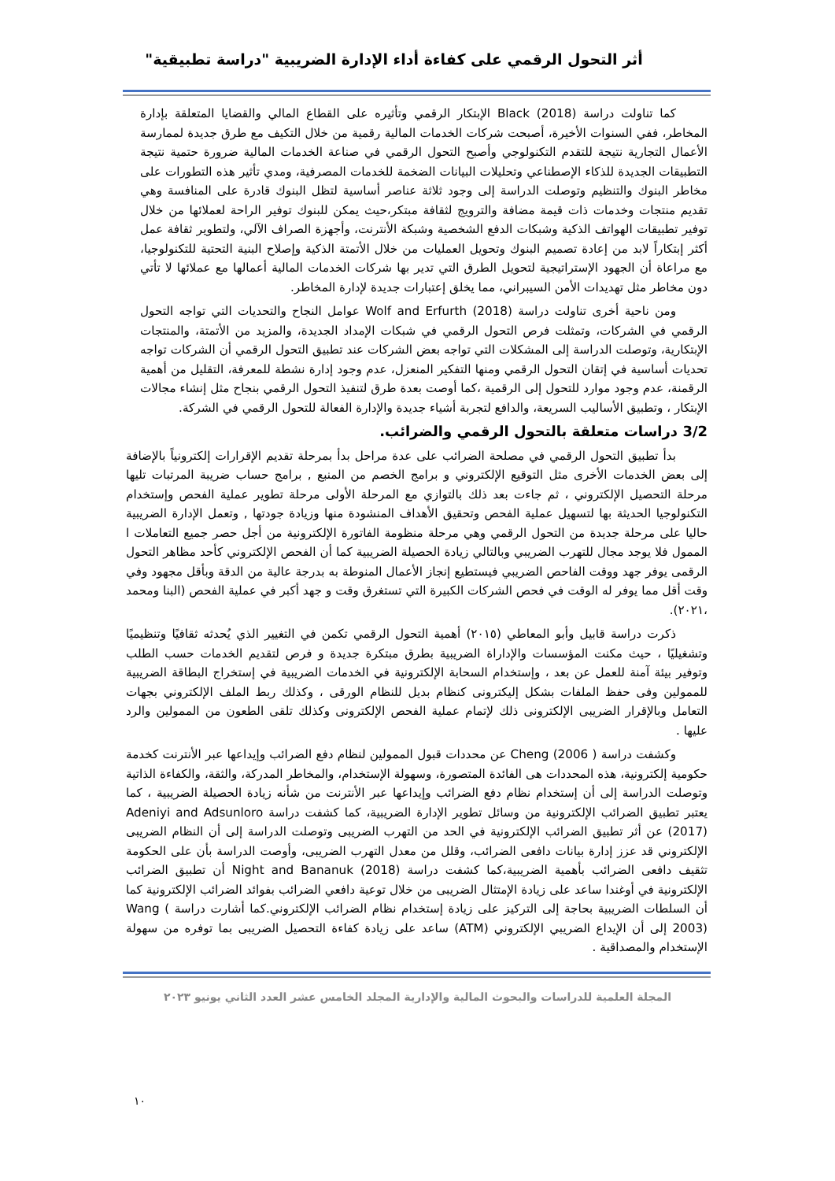أثر التحول الرقمي على كفاءة أداء الإدارة الضريبية "دراسة تطبيقية"
كما تناولت دراسة Black (2018) الإبتكار الرقمي وتأثيره على القطاع المالي والقضايا المتعلقة بإدارة المخاطر، ففي السنوات الأخيرة، أصبحت شركات الخدمات المالية رقمية من خلال التكيف مع طرق جديدة لممارسة الأعمال التجارية نتيجة للتقدم التكنولوجي وأصبح التحول الرقمي في صناعة الخدمات المالية ضرورة حتمية نتيجة التطبيقات الجديدة للذكاء الإصطناعي وتحليلات البيانات الضخمة للخدمات المصرفية، ومدي تأثير هذه التطورات على مخاطر البنوك والتنظيم وتوصلت الدراسة إلى وجود ثلاثة عناصر أساسية لتظل البنوك قادرة على المنافسة وهي تقديم منتجات وخدمات ذات قيمة مضافة والترويج لثقافة مبتكر،حيث يمكن للبنوك توفير الراحة لعملائها من خلال توفير تطبيقات الهواتف الذكية وشبكات الدفع الشخصية وشبكة الأنترنت، وأجهزة الصراف الآلي، ولتطوير ثقافة عمل أكثر إبتكاراً لابد من إعادة تصميم البنوك وتحويل العمليات من خلال الأتمتة الذكية وإصلاح البنية التحتية للتكنولوجيا، مع مراعاة أن الجهود الإستراتيجية لتحويل الطرق التي تدير بها شركات الخدمات المالية أعمالها مع عملائها لا تأتي دون مخاطر مثل تهديدات الأمن السيبراني، مما يخلق إعتبارات جديدة لإدارة المخاطر.
ومن ناحية أخرى تناولت دراسة Wolf and Erfurth (2018) عوامل النجاح والتحديات التي تواجه التحول الرقمي في الشركات، وتمثلت فرص التحول الرقمي في شبكات الإمداد الجديدة، والمزيد من الأتمتة، والمنتجات الإبتكارية، وتوصلت الدراسة إلى المشكلات التي تواجه بعض الشركات عند تطبيق التحول الرقمي أن الشركات تواجه تحديات أساسية في إتقان التحول الرقمي ومنها التفكير المنعزل، عدم وجود إدارة نشطة للمعرفة، التقليل من أهمية الرقمنة، عدم وجود موارد للتحول إلى الرقمية ،كما أوصت بعدة طرق لتنفيذ التحول الرقمي بنجاح مثل إنشاء مجالات الإبتكار ، وتطبيق الأساليب السريعة، والدافع لتجربة أشياء جديدة والإدارة الفعالة للتحول الرقمي في الشركة.
3/2 دراسات متعلقة بالتحول الرقمي والضرائب.
بدأ تطبيق التحول الرقمي في مصلحة الضرائب على عدة مراحل بدأ بمرحلة تقديم الإقرارات إلكترونياً بالإضافة إلى بعض الخدمات الأخرى مثل التوقيع الإلكتروني و برامج الخصم من المنبع , برامج حساب ضريبة المرتبات تليها مرحلة التحصيل الإلكتروني ، ثم جاءت بعد ذلك بالتوازي مع المرحلة الأولى مرحلة تطوير عملية الفحص وإستخدام التكنولوجيا الحديثة بها لتسهيل عملية الفحص وتحقيق الأهداف المنشودة منها وزيادة جودتها , وتعمل الإدارة الضريبية حاليا على مرحلة جديدة من التحول الرقمي وهي مرحلة منظومة الفاتورة الإلكترونية من أجل حصر جميع التعاملات ا الممول فلا يوجد مجال للتهرب الضريبي وبالتالي زيادة الحصيلة الضريبية كما أن الفحص الإلكتروني كأحد مظاهر التحول الرقمى يوفر جهد ووقت الفاحص الضريبي فيستطيع إنجاز الأعمال المنوطة به بدرجة عالية من الدقة وبأقل مجهود وفي وقت أقل مما يوفر له الوقت في فحص الشركات الكبيرة التي تستغرق وقت و جهد أكبر في عملية الفحص (البنا ومحمد ،٢٠٢١).
ذكرت دراسة قابيل وأبو المعاطي (٢٠١٥) أهمية التحول الرقمي تكمن في التغيير الذي يُحدثه ثقافيًا وتنظيميًا وتشغيليًا ، حيث مكنت المؤسسات والإداراة الضريبية بطرق مبتكرة جديدة و فرص لتقديم الخدمات حسب الطلب وتوفير بيئة آمنة للعمل عن بعد ، وإستخدام السحابة الإلكترونية في الخدمات الضريبية في إستخراج البطاقة الضريبية للممولين وفى حفظ الملفات بشكل إليكترونى كنظام بديل للنظام الورقى ، وكذلك ربط الملف الإلكتروني بجهات التعامل وبالإقرار الضريبى الإلكترونى ذلك لإتمام عملية الفحص الإلكترونى وكذلك تلقى الطعون من الممولين والرد عليها .
وكشفت دراسة ( Cheng (2006 عن محددات قبول الممولين لنظام دفع الضرائب وإيداعها عبر الأنترنت كخدمة حكومية إلكترونية، هذه المحددات هى الفائدة المتصورة، وسهولة الإستخدام، والمخاطر المدركة، والثقة، والكفاءة الذاتية وتوصلت الدراسة إلى أن إستخدام نظام دفع الضرائب وإيداعها عبر الأنترنت من شأنه زيادة الحصيلة الضريبية ، كما يعتبر تطبيق الضرائب الإلكترونية من وسائل تطوير الإدارة الضريبية، كما كشفت دراسة Adeniyi and Adsunloro (2017) عن أثر تطبيق الضرائب الإلكترونية في الحد من التهرب الضريبى وتوصلت الدراسة إلى أن النظام الضريبى الإلكتروني قد عزز إدارة بيانات دافعى الضرائب، وقلل من معدل التهرب الضريبى، وأوصت الدراسة بأن على الحكومة تثقيف دافعى الضرائب بأهمية الضريبية،كما كشفت دراسة Night and Bananuk (2018) أن تطبيق الضرائب الإلكترونية في أوغندا ساعد على زيادة الإمتثال الضريبى من خلال توعية دافعي الضرائب بفوائد الضرائب الإلكترونية كما أن السلطات الضريبية بحاجة إلى التركيز على زيادة إستخدام نظام الضرائب الإلكتروني.كما أشارت دراسة Wang ( 2003) إلى أن الإيداع الضريبي الإلكتروني (ATM) ساعد على زيادة كفاءة التحصيل الضريبى بما توفره من سهولة الإستخدام والمصداقية .
المجلة العلمية للدراسات والبحوث المالية والإدارية المجلد الخامس عشر العدد الثاني يونيو ٢٠٢٣
١٠